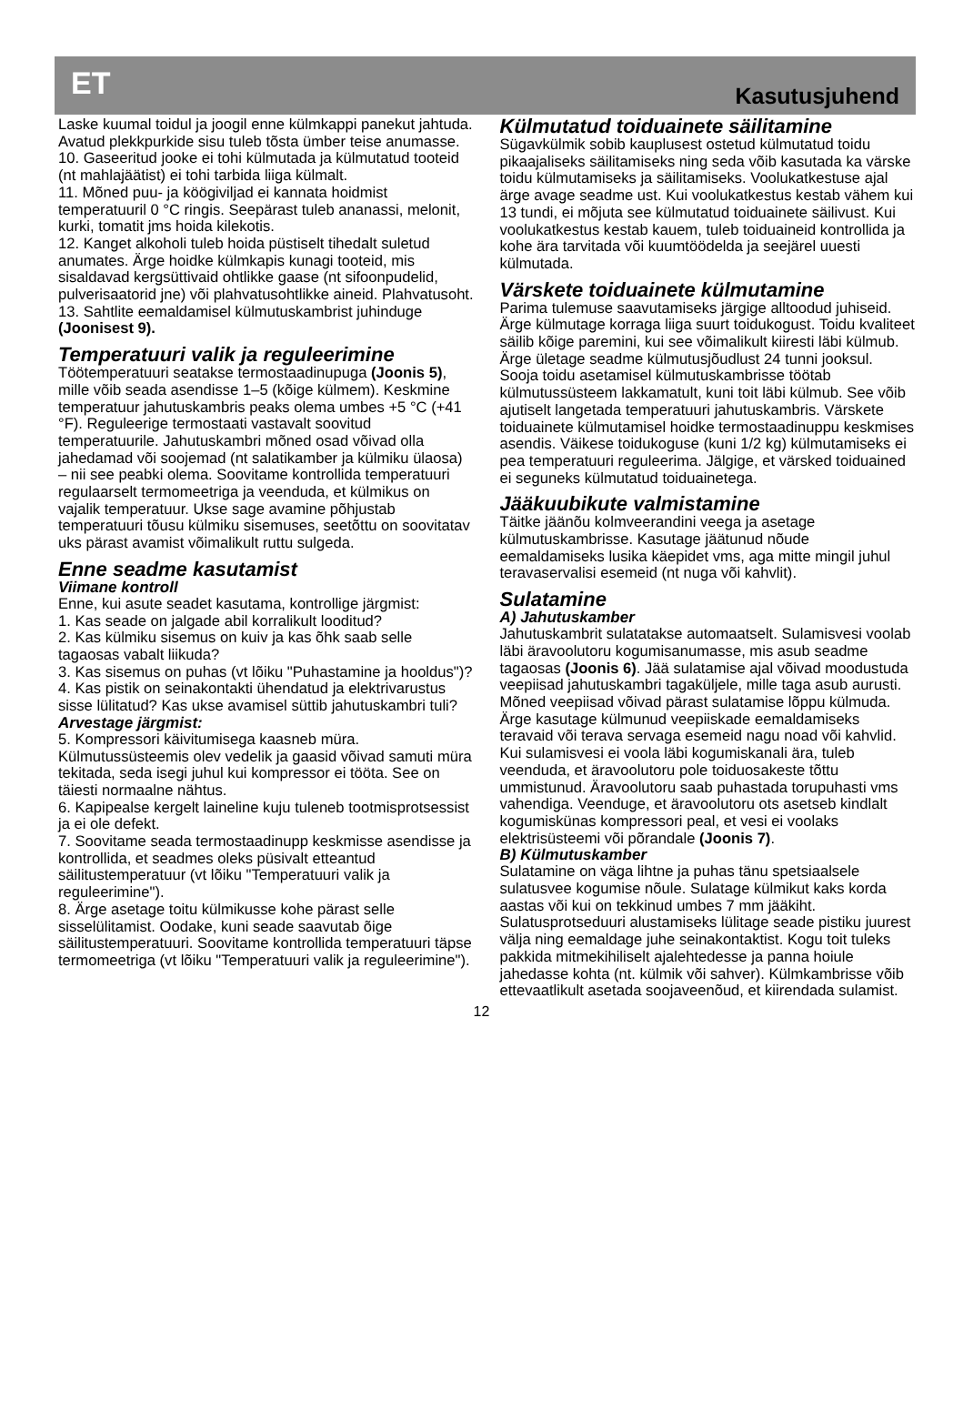ET Kasutusjuhend
Laske kuumal toidul ja joogil enne külmkappi panekut jahtuda. Avatud plekkpurkide sisu tuleb tõsta ümber teise anumasse.
10. Gaseeritud jooke ei tohi külmutada ja külmutatud tooteid (nt mahlajäätist) ei tohi tarbida liiga külmalt.
11. Mõned puu- ja köögiviljad ei kannata hoidmist temperatuuril 0 °C ringis. Seepärast tuleb ananassi, melonit, kurki, tomatit jms hoida kilekotis.
12. Kanget alkoholi tuleb hoida püstiselt tihedalt suletud anumates. Ärge hoidke külmkapis kunagi tooteid, mis sisaldavad kergsüttivaid ohtlikke gaase (nt sifoonpudelid, pulverisaatorid jne) või plahvatusohtlikke aineid. Plahvatusoht.
13. Sahtlite eemaldamisel külmutuskambrist juhinduge (Joonisest 9).
Temperatuuri valik ja reguleerimine
Töötemperatuuri seatakse termostaadinupuga (Joonis 5), mille võib seada asendisse 1–5 (kõige külmem). Keskmine temperatuur jahutuskambris peaks olema umbes +5 °C (+41 °F). Reguleerige termostaati vastavalt soovitud temperatuurile. Jahutuskambri mõned osad võivad olla jahedamad või soojemad (nt salatikamber ja külmiku ülaosa) – nii see peabki olema. Soovitame kontrollida temperatuuri regulaarselt termomeetriga ja veenduda, et külmikus on vajalik temperatuur. Ukse sage avamine põhjustab temperatuuri tõusu külmiku sisemuses, seetõttu on soovitatav uks pärast avamist võimalikult ruttu sulgeda.
Enne seadme kasutamist
Viimane kontroll
Enne, kui asute seadet kasutama, kontrollige järgmist:
1. Kas seade on jalgade abil korralikult looditud?
2. Kas külmiku sisemus on kuiv ja kas õhk saab selle tagaosas vabalt liikuda?
3. Kas sisemus on puhas (vt lõiku "Puhastamine ja hooldus")?
4. Kas pistik on seinakontakti ühendatud ja elektrivarustus sisse lülitatud? Kas ukse avamisel süttib jahutuskambri tuli?
Arvestage järgmist:
5. Kompressori käivitumisega kaasneb müra. Külmutussüsteemis olev vedelik ja gaasid võivad samuti müra tekitada, seda isegi juhul kui kompressor ei tööta. See on täiesti normaalne nähtus.
6. Kapipealse kergelt laineline kuju tuleneb tootmisprotsessist ja ei ole defekt.
7. Soovitame seada termostaadinupp keskmisse asendisse ja kontrollida, et seadmes oleks püsivalt etteantud säilitustemperatuur (vt lõiku "Temperatuuri valik ja reguleerimine").
8. Ärge asetage toitu külmikusse kohe pärast selle sisselülitamist. Oodake, kuni seade saavutab õige säilitustemperatuuri. Soovitame kontrollida temperatuuri täpse termomeetriga (vt lõiku "Temperatuuri valik ja reguleerimine").
Külmutatud toiduainete säilitamine
Sügavkülmik sobib kauplusest ostetud külmutatud toidu pikaajaliseks säilitamiseks ning seda võib kasutada ka värske toidu külmutamiseks ja säilitamiseks. Voolukatkestuse ajal ärge avage seadme ust. Kui voolukatkestus kestab vähem kui 13 tundi, ei mõjuta see külmutatud toiduainete säilivust. Kui voolukatkestus kestab kauem, tuleb toiduaineid kontrollida ja kohe ära tarvitada või kuumtöödelda ja seejärel uuesti külmutada.
Värskete toiduainete külmutamine
Parima tulemuse saavutamiseks järgige alltoodud juhiseid. Ärge külmutage korraga liiga suurt toidukogust. Toidu kvaliteet säilib kõige paremini, kui see võimalikult kiiresti läbi külmub. Ärge ületage seadme külmutusjõudlust 24 tunni jooksul. Sooja toidu asetamisel külmutuskambrisse töötab külmutussüsteem lakkamatult, kuni toit läbi külmub. See võib ajutiselt langetada temperatuuri jahutuskambris. Värskete toiduainete külmutamisel hoidke termostaadinuppu keskmises asendis. Väikese toidukoguse (kuni 1/2 kg) külmutamiseks ei pea temperatuuri reguleerima. Jälgige, et värsked toiduained ei seguneks külmutatud toiduainetega.
Jääkuubikute valmistamine
Täitke jäänõu kolmveerandini veega ja asetage külmutuskambrisse. Kasutage jäätunud nõude eemaldamiseks lusika käepidet vms, aga mitte mingil juhul teravaservalisi esemeid (nt nuga või kahvlit).
Sulatamine
A) Jahutuskamber
Jahutuskambrit sulatatakse automaatselt. Sulamisvesi voolab läbi äravoolutoru kogumisanumasse, mis asub seadme tagaosas (Joonis 6). Jää sulatamise ajal võivad moodustuda veepiisad jahutuskambri tagaküljele, mille taga asub aurusti. Mõned veepiisad võivad pärast sulatamise lõppu külmuda. Ärge kasutage külmunud veepiiskade eemaldamiseks teravaid või terava servaga esemeid nagu noad või kahvlid. Kui sulamisvesi ei voola läbi kogumiskanali ära, tuleb veenduda, et äravoolutoru pole toiduosakeste tõttu ummistunud. Äravoolutoru saab puhastada torupuhasti vms vahendiga. Veenduge, et äravoolutoru ots asetseb kindlalt kogumiskünas kompressori peal, et vesi ei voolaks elektrisüsteemi või põrandale (Joonis 7).
B) Külmutuskamber
Sulatamine on väga lihtne ja puhas tänu spetsiaalsele sulatusvee kogumise nõule. Sulatage külmikut kaks korda aastas või kui on tekkinud umbes 7 mm jääkiht. Sulatusprotseduuri alustamiseks lülitage seade pistiku juurest välja ning eemaldage juhe seinakontaktist. Kogu toit tuleks pakkida mitmekihiliselt ajalehtedesse ja panna hoiule jahedasse kohta (nt. külmik või sahver). Külmkambrisse võib ettevaatlikult asetada soojaveenõud, et kiirendada sulamist.
12